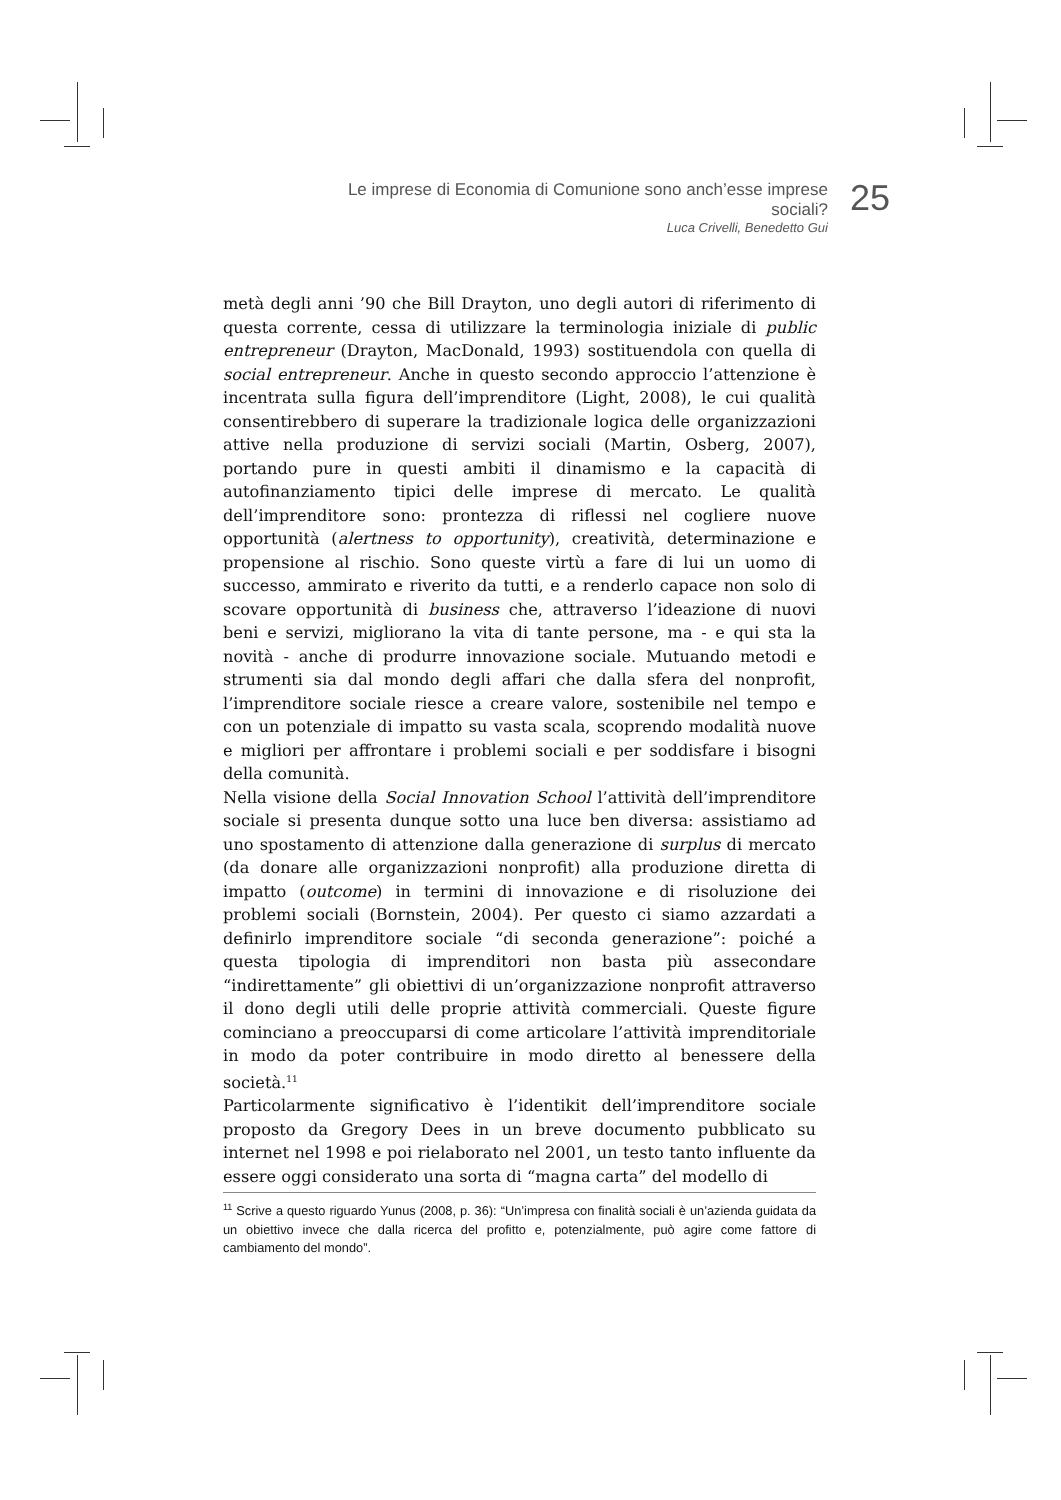Le imprese di Economia di Comunione sono anch’esse imprese sociali?
Luca Crivelli, Benedetto Gui
25
metà degli anni ’90 che Bill Drayton, uno degli autori di riferimento di questa corrente, cessa di utilizzare la terminologia iniziale di public entrepreneur (Drayton, MacDonald, 1993) sostituendola con quella di social entrepreneur. Anche in questo secondo approccio l’attenzione è incentrata sulla figura dell’imprenditore (Light, 2008), le cui qualità consentirebbero di superare la tradizionale logica delle organizzazioni attive nella produzione di servizi sociali (Martin, Osberg, 2007), portando pure in questi ambiti il dinamismo e la capacità di autofinanziamento tipici delle imprese di mercato. Le qualità dell’imprenditore sono: prontezza di riflessi nel cogliere nuove opportunità (alertness to opportunity), creatività, determinazione e propensione al rischio. Sono queste virtù a fare di lui un uomo di successo, ammirato e riverito da tutti, e a renderlo capace non solo di scovare opportunità di business che, attraverso l’ideazione di nuovi beni e servizi, migliorano la vita di tante persone, ma - e qui sta la novità - anche di produrre innovazione sociale. Mutuando metodi e strumenti sia dal mondo degli affari che dalla sfera del nonprofit, l’imprenditore sociale riesce a creare valore, sostenibile nel tempo e con un potenziale di impatto su vasta scala, scoprendo modalità nuove e migliori per affrontare i problemi sociali e per soddisfare i bisogni della comunità.
Nella visione della Social Innovation School l’attività dell’imprenditore sociale si presenta dunque sotto una luce ben diversa: assistiamo ad uno spostamento di attenzione dalla generazione di surplus di mercato (da donare alle organizzazioni nonprofit) alla produzione diretta di impatto (outcome) in termini di innovazione e di risoluzione dei problemi sociali (Bornstein, 2004). Per questo ci siamo azzardati a definirlo imprenditore sociale “di seconda generazione”: poiché a questa tipologia di imprenditori non basta più assecondare “indirettamente” gli obiettivi di un’organizzazione nonprofit attraverso il dono degli utili delle proprie attività commerciali. Queste figure cominciano a preoccuparsi di come articolare l’attività imprenditoriale in modo da poter contribuire in modo diretto al benessere della società.<sup>11</sup>
Particolarmente significativo è l’identikit dell’imprenditore sociale proposto da Gregory Dees in un breve documento pubblicato su internet nel 1998 e poi rielaborato nel 2001, un testo tanto influente da essere oggi considerato una sorta di “magna carta” del modello di
<sup>11</sup> Scrive a questo riguardo Yunus (2008, p. 36): “Un’impresa con finalità sociali è un’azienda guidata da un obiettivo invece che dalla ricerca del profitto e, potenzialmente, può agire come fattore di cambiamento del mondo”.